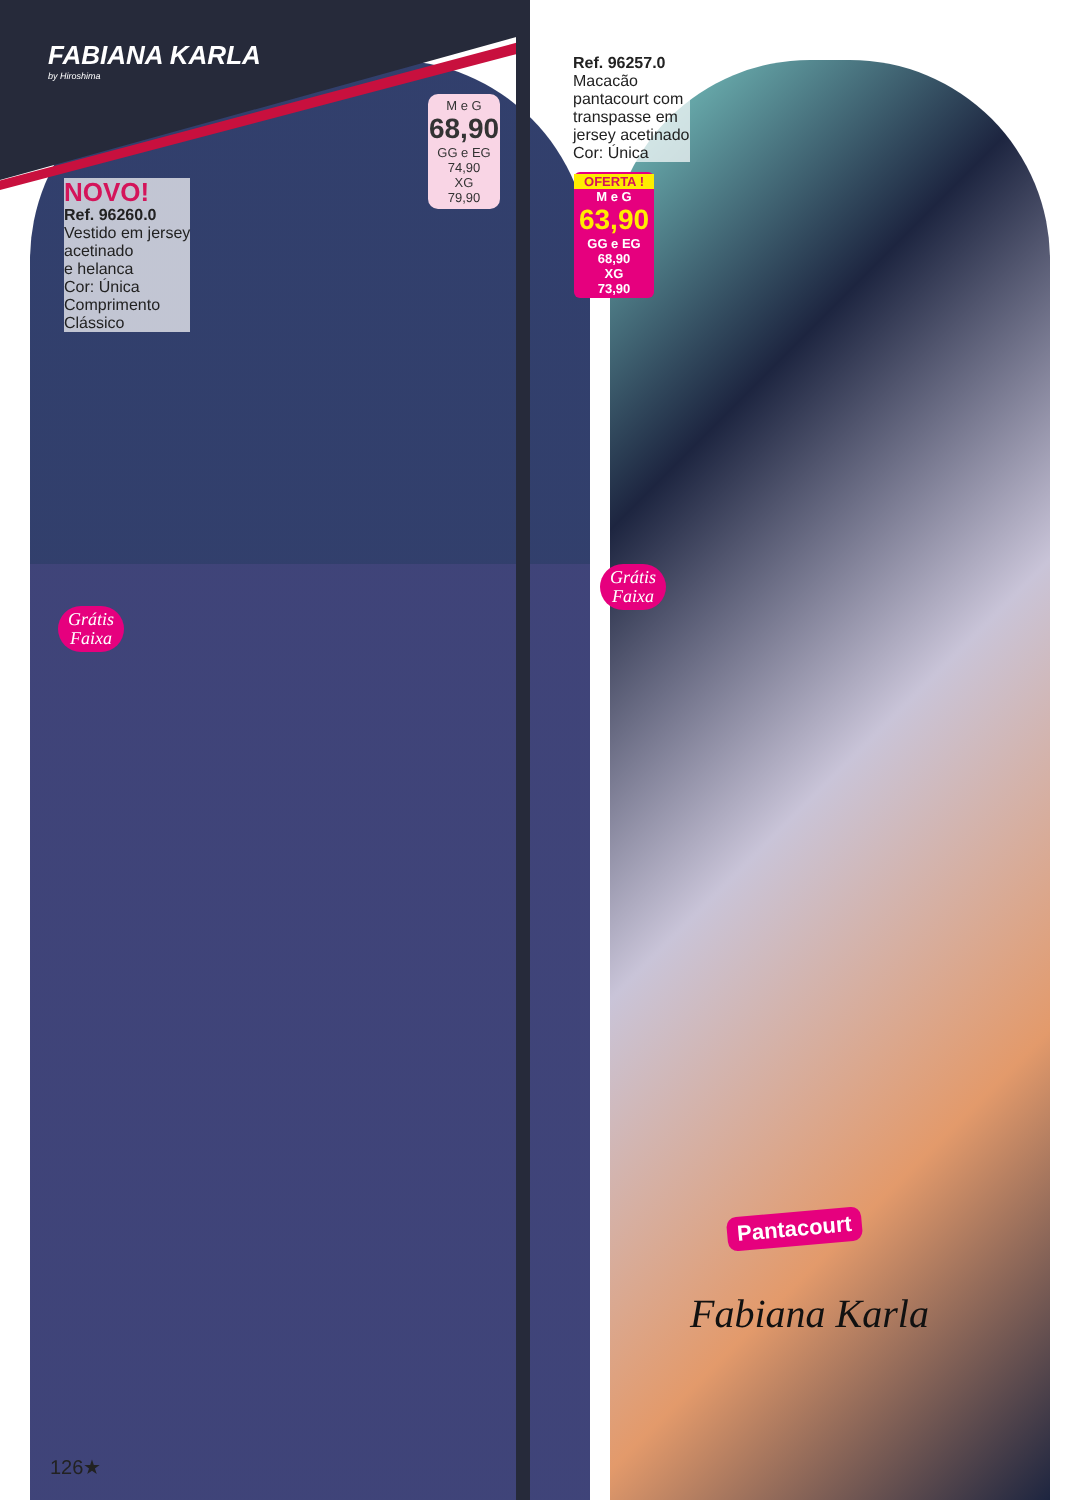FABIANA KARLA
by Hiroshima
NOVO!
Ref. 96260.0
Vestido em jersey
acetinado
e helanca
Cor: Única
Comprimento
Clássico
M e G
68,90
GG e EG
74,90
XG
79,90
Ref. 96257.0
Macacão
pantacourt com
transpasse em
jersey acetinado
Cor: Única
OFERTA !
M e G
63,90
GG e EG
68,90
XG
73,90
Grátis
Faixa
Grátis
Faixa
Pantacourt
Fabiana Karla
126★